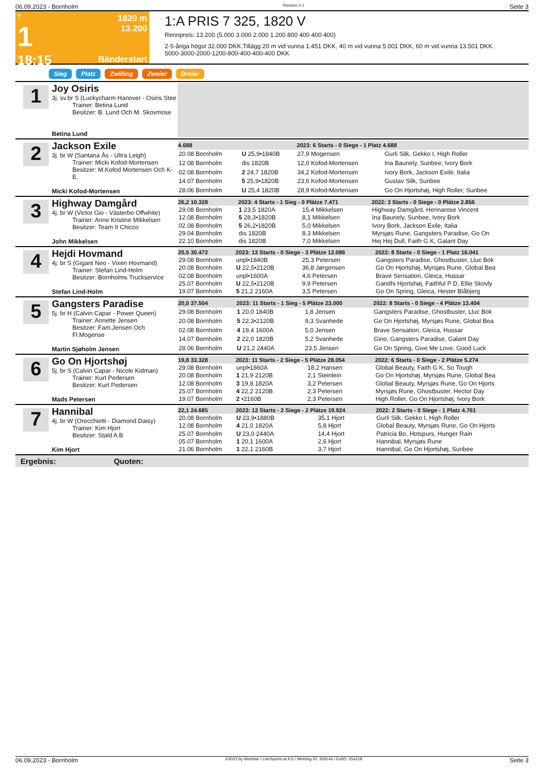06.09.2023 - Bornholm Rennen # 1 Seite 3
T
1
18:15
1820 m
13.200
Bänderstart
1:A PRIS 7 325, 1820 V
Rennpreis: 13.200 (5.000 3.000 2.000 1.200 800 400 400 400)
2-5-åriga högst 32.000 DKK.Tillägg 20 m vid vunna 1.451 DKK, 40 m vid vunna 5.001 DKK, 60 m vid vunna 13.501 DKK.
5000-3000-2000-1200-800-400-400-400 DKK
Sieg Platz Zwilling Zweier Dreier
1
Joy Osiris
3j. sv.br S (Luckycharm Hanover - Osiris Stee
Trainer: Betina Lund
Besitzer: B. Lund Och M. Skovmose
Betina Lund
2
Jackson Exile
3j. br W (Santana Ås - Ultra Leigh)
Trainer: Micki Kofod-Mortensen
Besitzer: M.Kofod Mortensen Och K-E.
Micki Kofod-Mortensen
| 4.688 | | 2023: 6 Starts - 0 Siege - 1 Platz 4.688 | |
| --- | --- | --- | --- |
| 20.08 Bornholm | U 25,9•1840B | 27,9 Mogensen | Gurli Silk, Gekko I, High Roller |
| 12.08 Bornholm | dis 1820B | 12,0 Kofod-Mortensen | Ina Baunely, Sunbee, Ivory Bork |
| 02.08 Bornholm | 2 24,7 1820B | 34,2 Kofod-Mortensen | Ivory Bork, Jackson Exile, Italia |
| 14.07 Bornholm | 5 25,9•1820B | 23,6 Kofod-Mortensen | Gustav Silk, Sunbee |
| 28.06 Bornholm | U 25,4 1820B | 28,9 Kofod-Mortensen | Go On Hjortshøj, High Roller, Sunbee |
3
Highway Damgård
4j. br W (Victor Gio - Västerbo Offwhite)
Trainer: Anne Kristine Mikkelsen
Besitzer: Team II Chicco
John Mikkelsen
| 26,2 10.328 | 2023: 4 Starts - 1 Sieg - 0 Plätze 7.471 | | 2022: 3 Starts - 0 Siege - 0 Plätze 2.856 |
| --- | --- | --- | --- |
| 29.08 Bornholm | 1 23,5 1820A | 15,4 Mikkelsen | Highway Damgård, Herinarose Vincent |
| 12.08 Bornholm | 5 28,3•1820B | 8,1 Mikkelsen | Ina Baunely, Sunbee, Ivory Bork |
| 02.08 Bornholm | 5 26,2•1820B | 5,0 Mikkelsen | Ivory Bork, Jackson Exile, Italia |
| 29.04 Bornholm | dis 1820B | 8,3 Mikkelsen | Myrsjøs Rune, Gangsters Paradise, Go On |
| 22.10 Bornholm | dis 1820B | 7,0 Mikkelsen | Hej Hej Dull, Faith G K, Galant Day |
4
Hejdi Hovmand
4j. br S (Gigant Neo - Vixen Hovmand)
Trainer: Stefan Lind-Holm
Besitzer: Bornholms Truckservice
Stefan Lind-Holm
| 20,5 30.472 | 2023: 13 Starts - 0 Siege - 3 Plätze 12.086 | | 2022: 8 Starts - 0 Siege - 1 Platz 16.041 |
| --- | --- | --- | --- |
| 29.08 Bornholm | unpl•1840B | 25,3 Petersen | Gangsters Paradise, Ghostbuster, Lluc Bok |
| 20.08 Bornholm | U 22,5•2120B | 36,8 Jørgensen | Go On Hjortshøj, Myrsjøs Rune, Global Bea |
| 02.08 Bornholm | unpl•1600A | 4,6 Petersen | Brave Sensation, Gleica, Hussar |
| 25.07 Bornholm | U 22,5•2120B | 9,9 Petersen | Gandhi Hjortshøj, Faithful P D, Ellie Skovly |
| 19.07 Bornholm | 5 21,2 2160A | 3,5 Petersen | Go On Spring, Gleica, Hester Blåbjerg |
5
Gangsters Paradise
5j. br H (Calvin Capar - Power Queen)
Trainer: Annette Jensen
Besitzer: Fam.Jensen Och Fl.Mogense
Martin Sjøholm Jensen
| 20,0 37.504 | 2023: 11 Starts - 1 Sieg - 5 Plätze 23.000 | | 2022: 8 Starts - 0 Siege - 4 Plätze 13.404 |
| --- | --- | --- | --- |
| 29.08 Bornholm | 1 20,0 1840B | 1,8 Jensen | Gangsters Paradise, Ghostbuster, Lluc Bok |
| 20.08 Bornholm | 5 22,3•2120B | 9,3 Svanhede | Go On Hjortshøj, Myrsjøs Rune, Global Bea |
| 02.08 Bornholm | 4 19,4 1600A | 5,0 Jensen | Brave Sensation, Gleica, Hussar |
| 14.07 Bornholm | 2 22,0 1820B | 5,2 Svanhede | Gino, Gangsters Paradise, Galant Day |
| 28.06 Bornholm | U 21,2 2440A | 23,5 Jensen | Go On Spring, Give Me Love, Good Luck |
6
Go On Hjortshøj
5j. br S (Calvin Capar - Nicole Kidman)
Trainer: Kurt Pedersen
Besitzer: Kurt Pedersen
Mads Petersen
| 19,8 33.328 | 2023: 11 Starts - 2 Siege - 5 Plätze 28.054 | | 2022: 6 Starts - 0 Siege - 2 Plätze 5.274 |
| --- | --- | --- | --- |
| 29.08 Bornholm | unpl•1860A | 18,2 Hansen | Global Beauty, Faith G K, So Tough |
| 20.08 Bornholm | 1 21,9 2120B | 2,1 Steinlein | Go On Hjortshøj, Myrsjøs Rune, Global Bea |
| 12.08 Bornholm | 3 19,8 1820A | 3,2 Petersen | Global Beauty, Myrsjøs Rune, Go On Hjorts |
| 25.07 Bornholm | 4 22,2 2120B | 2,3 Petersen | Myrsjøs Rune, Ghostbuster, Hector Day |
| 19.07 Bornholm | 2 •2160B | 2,3 Petersen | High Roller, Go On Hjortshøj, Ivory Bork |
7
Hannibal
4j. br W (Orecchietti - Diamond Daisy)
Trainer: Kim Hjort
Besitzer: Stald A B
Kim Hjort
| 22,1 24.685 | 2023: 12 Starts - 2 Siege - 2 Plätze 19.924 | | 2022: 2 Starts - 0 Siege - 1 Platz 4.761 |
| --- | --- | --- | --- |
| 20.08 Bornholm | U 23,9•1880B | 35,1 Hjort | Gurli Silk, Gekko I, High Roller |
| 12.08 Bornholm | 4 21,0 1820A | 5,8 Hjort | Global Beauty, Myrsjøs Rune, Go On Hjorts |
| 25.07 Bornholm | U 23,0 2440A | 14,4 Hjort | Patricia Bo, Hotspurs, Hunger Rain |
| 05.07 Bornholm | 1 20,1 1600A | 2,6 Hjort | Hannibal, Myrsjøs Rune |
| 21.06 Bornholm | 1 22,1 2160B | 3,7 Hjort | Hannibal, Go On Hjortshøj, Sunbee |
Ergebnis: Quoten:
06.09.2023 - Bornholm ©2023 by Wettstar / LiveSports.at KG / Meeting ID: 329146 / ExtID: 254218 Seite 3